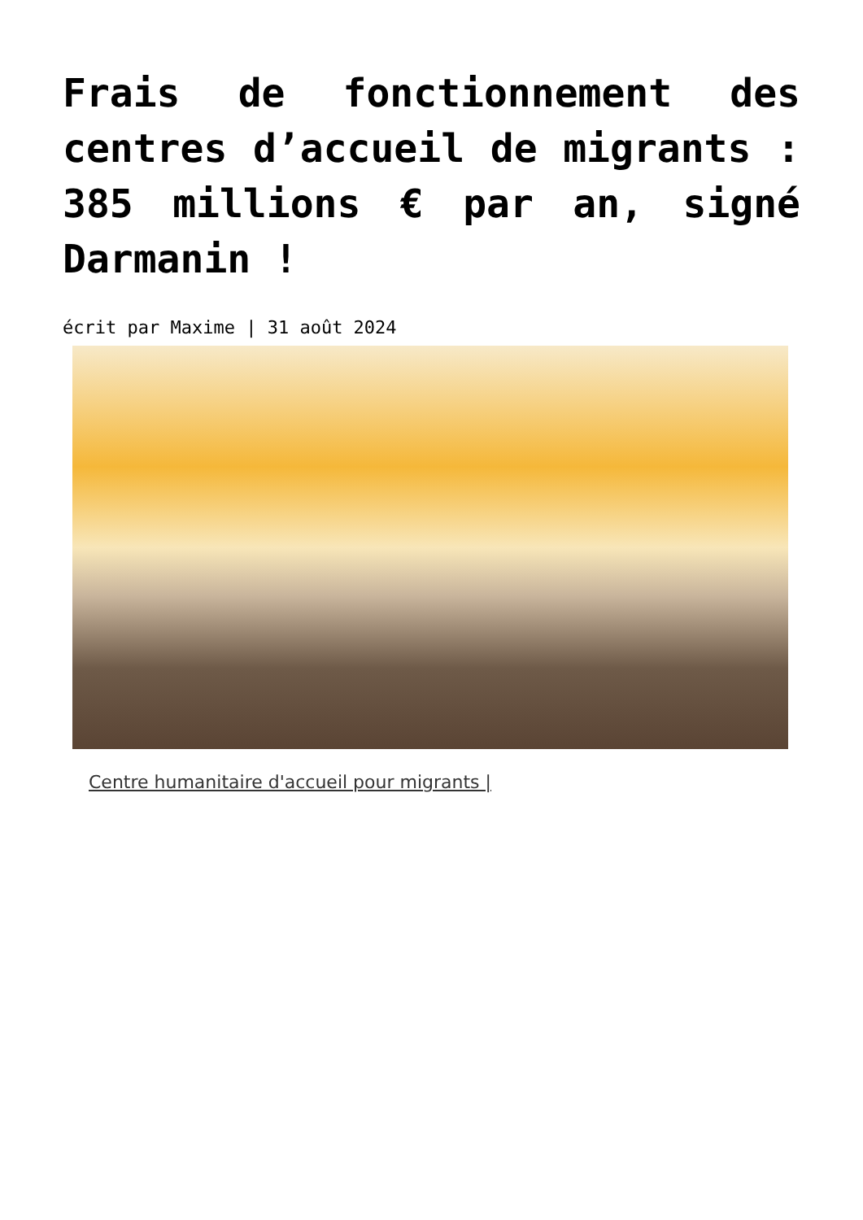Frais de fonctionnement des centres d’accueil de migrants : 385 millions € par an, signé Darmanin !
écrit par Maxime | 31 août 2024
Centre humanitaire d'accueil pour migrants |